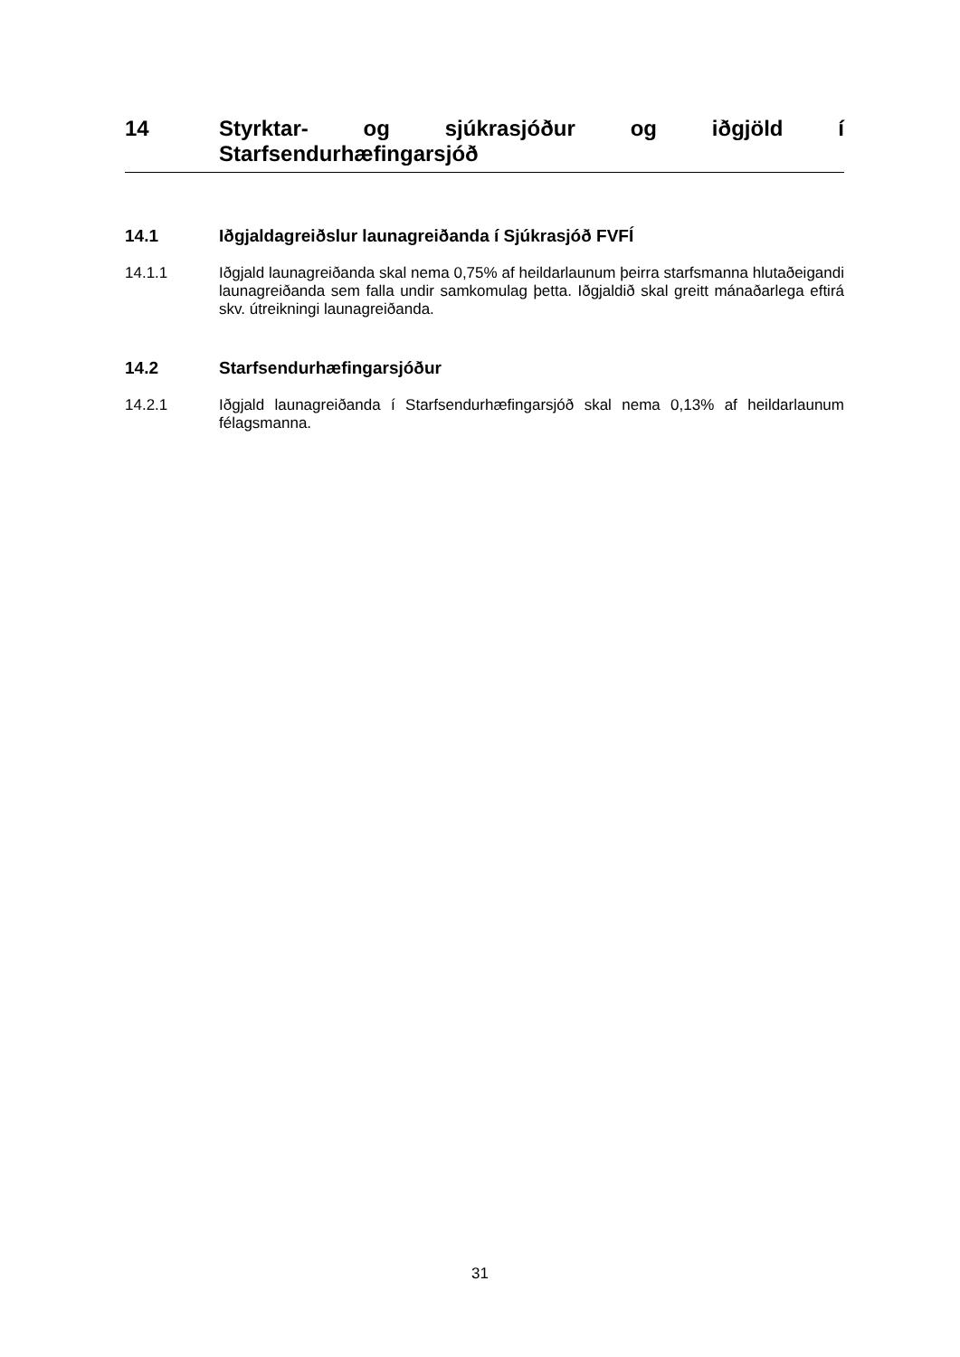14
Styrktar- og sjúkrasjóður og iðgjöld í Starfsendurhæfingarsjóð
14.1 Iðgjaldagreiðslur launagreiðanda í Sjúkrasjóð FVFÍ
14.1.1 Iðgjald launagreiðanda skal nema 0,75% af heildarlaunum þeirra starfsmanna hlutaðeigandi launagreiðanda sem falla undir samkomulag þetta. Iðgjaldið skal greitt mánaðarlega eftirá skv. útreikningi launagreiðanda.
14.2 Starfsendurhæfingarsjóður
14.2.1 Iðgjald launagreiðanda í Starfsendurhæfingarsjóð skal nema 0,13% af heildarlaunum félagsmanna.
31